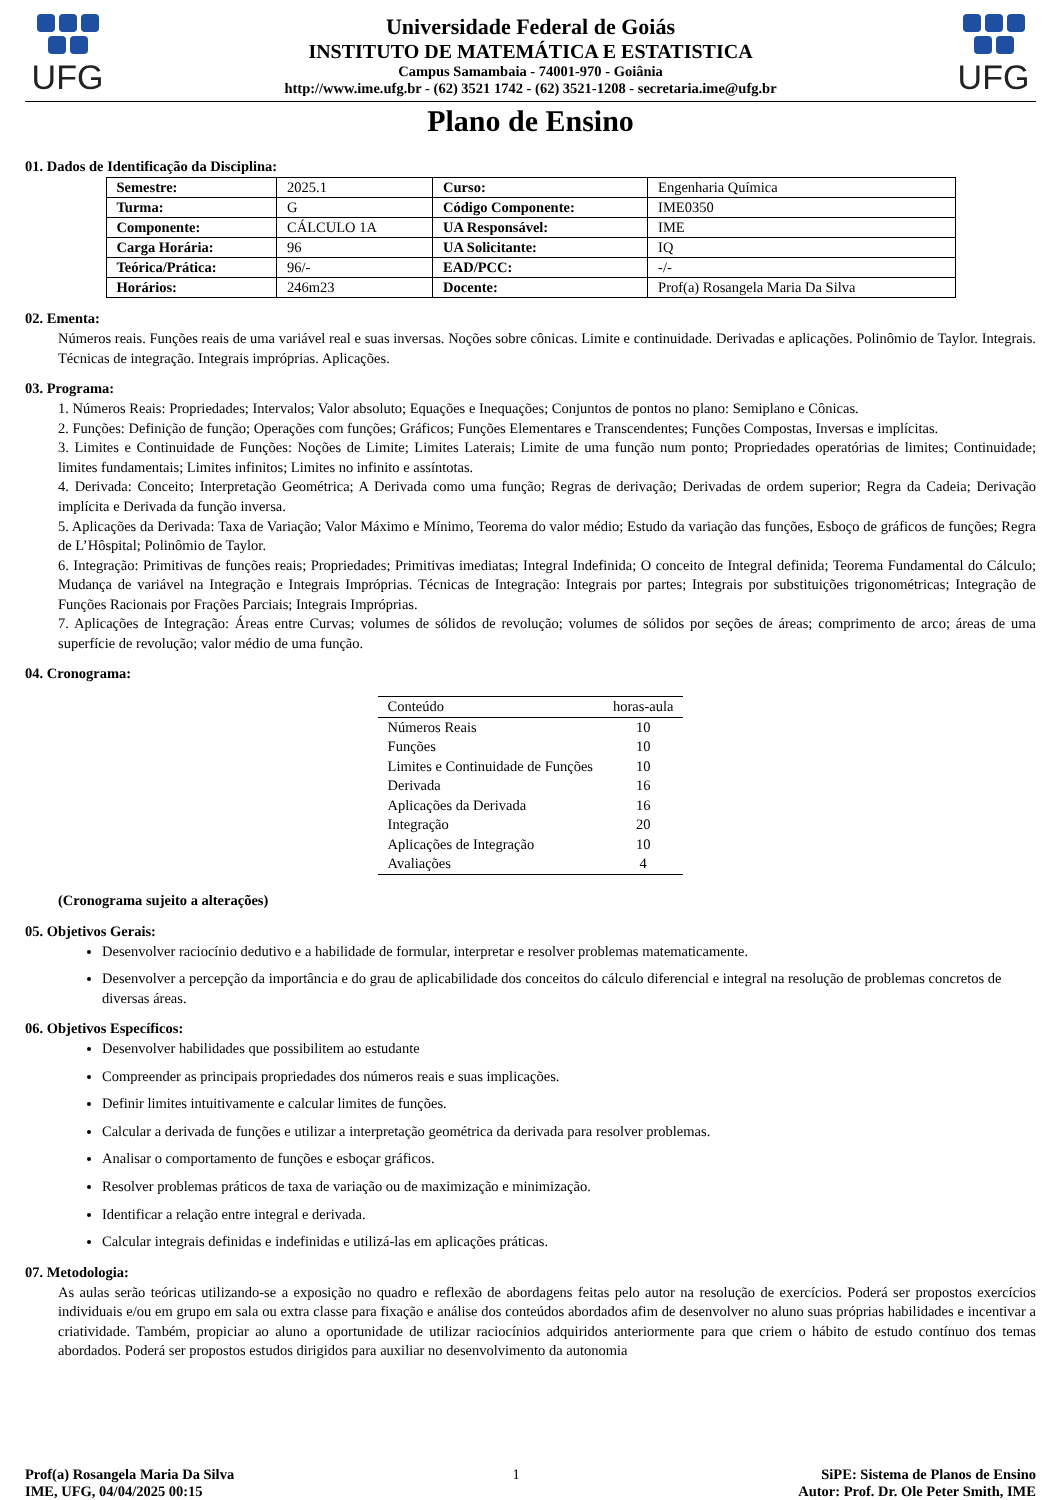UFG
Universidade Federal de Goiás
INSTITUTO DE MATEMÁTICA E ESTATISTICA
Campus Samambaia - 74001-970 - Goiânia
http://www.ime.ufg.br - (62) 3521 1742 - (62) 3521-1208 - secretaria.ime@ufg.br
UFG
Plano de Ensino
01. Dados de Identificação da Disciplina:
| Semestre: | 2025.1 | Curso: | Engenharia Química |
| Turma: | G | Código Componente: | IME0350 |
| Componente: | CÁLCULO 1A | UA Responsável: | IME |
| Carga Horária: | 96 | UA Solicitante: | IQ |
| Teórica/Prática: | 96/- | EAD/PCC: | -/- |
| Horários: | 246m23 | Docente: | Prof(a) Rosangela Maria Da Silva |
02. Ementa:
Números reais. Funções reais de uma variável real e suas inversas. Noções sobre cônicas. Limite e continuidade. Derivadas e aplicações. Polinômio de Taylor. Integrais. Técnicas de integração. Integrais impróprias. Aplicações.
03. Programa:
1. Números Reais: Propriedades; Intervalos; Valor absoluto; Equações e Inequações; Conjuntos de pontos no plano: Semiplano e Cônicas.
2. Funções: Definição de função; Operações com funções; Gráficos; Funções Elementares e Transcendentes; Funções Compostas, Inversas e implícitas.
3. Limites e Continuidade de Funções: Noções de Limite; Limites Laterais; Limite de uma função num ponto; Propriedades operatórias de limites; Continuidade; limites fundamentais; Limites infinitos; Limites no infinito e assíntotas.
4. Derivada: Conceito; Interpretação Geométrica; A Derivada como uma função; Regras de derivação; Derivadas de ordem superior; Regra da Cadeia; Derivação implícita e Derivada da função inversa.
5. Aplicações da Derivada: Taxa de Variação; Valor Máximo e Mínimo, Teorema do valor médio; Estudo da variação das funções, Esboço de gráficos de funções; Regra de L’Hôspital; Polinômio de Taylor.
6. Integração: Primitivas de funções reais; Propriedades; Primitivas imediatas; Integral Indefinida; O conceito de Integral definida; Teorema Fundamental do Cálculo; Mudança de variável na Integração e Integrais Impróprias. Técnicas de Integração: Integrais por partes; Integrais por substituições trigonométricas; Integração de Funções Racionais por Frações Parciais; Integrais Impróprias.
7. Aplicações de Integração: Áreas entre Curvas; volumes de sólidos de revolução; volumes de sólidos por seções de áreas; comprimento de arco; áreas de uma superfície de revolução; valor médio de uma função.
04. Cronograma:
| Conteúdo | horas-aula |
| --- | --- |
| Números Reais | 10 |
| Funções | 10 |
| Limites e Continuidade de Funções | 10 |
| Derivada | 16 |
| Aplicações da Derivada | 16 |
| Integração | 20 |
| Aplicações de Integração | 10 |
| Avaliações | 4 |
(Cronograma sujeito a alterações)
05. Objetivos Gerais:
Desenvolver raciocínio dedutivo e a habilidade de formular, interpretar e resolver problemas matematicamente.
Desenvolver a percepção da importância e do grau de aplicabilidade dos conceitos do cálculo diferencial e integral na resolução de problemas concretos de diversas áreas.
06. Objetivos Específicos:
Desenvolver habilidades que possibilitem ao estudante
Compreender as principais propriedades dos números reais e suas implicações.
Definir limites intuitivamente e calcular limites de funções.
Calcular a derivada de funções e utilizar a interpretação geométrica da derivada para resolver problemas.
Analisar o comportamento de funções e esboçar gráficos.
Resolver problemas práticos de taxa de variação ou de maximização e minimização.
Identificar a relação entre integral e derivada.
Calcular integrais definidas e indefinidas e utilizá-las em aplicações práticas.
07. Metodologia:
As aulas serão teóricas utilizando-se a exposição no quadro e reflexão de abordagens feitas pelo autor na resolução de exercícios. Poderá ser propostos exercícios individuais e/ou em grupo em sala ou extra classe para fixação e análise dos conteúdos abordados afim de desenvolver no aluno suas próprias habilidades e incentivar a criatividade. Também, propiciar ao aluno a oportunidade de utilizar raciocínios adquiridos anteriormente para que criem o hábito de estudo contínuo dos temas abordados. Poderá ser propostos estudos dirigidos para auxiliar no desenvolvimento da autonomia
Prof(a) Rosangela Maria Da Silva
IME, UFG, 04/04/2025 00:15
1 SiPE: Sistema de Planos de Ensino
Autor: Prof. Dr. Ole Peter Smith, IME